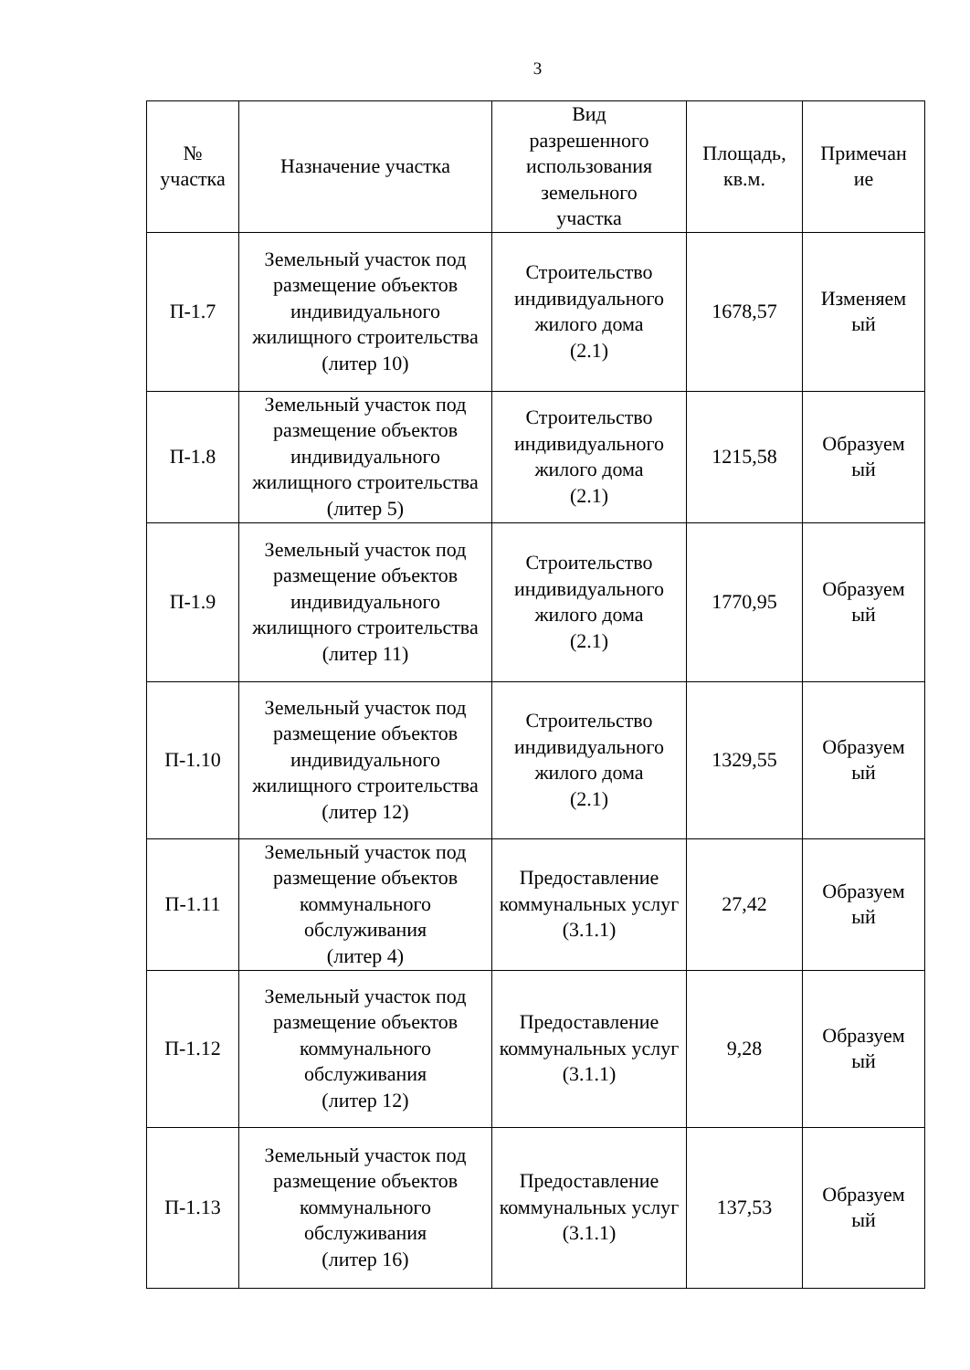3
| № участка | Назначение участка | Вид разрешенного использования земельного участка | Площадь, кв.м. | Примечан ие |
| --- | --- | --- | --- | --- |
| П-1.7 | Земельный участок под размещение объектов индивидуального жилищного строительства (литер 10) | Строительство индивидуального жилого дома (2.1) | 1678,57 | Изменяем ый |
| П-1.8 | Земельный участок под размещение объектов индивидуального жилищного строительства (литер 5) | Строительство индивидуального жилого дома (2.1) | 1215,58 | Образуем ый |
| П-1.9 | Земельный участок под размещение объектов индивидуального жилищного строительства (литер 11) | Строительство индивидуального жилого дома (2.1) | 1770,95 | Образуем ый |
| П-1.10 | Земельный участок под размещение объектов индивидуального жилищного строительства (литер 12) | Строительство индивидуального жилого дома (2.1) | 1329,55 | Образуем ый |
| П-1.11 | Земельный участок под размещение объектов коммунального обслуживания (литер 4) | Предоставление коммунальных услуг (3.1.1) | 27,42 | Образуем ый |
| П-1.12 | Земельный участок под размещение объектов коммунального обслуживания (литер 12) | Предоставление коммунальных услуг (3.1.1) | 9,28 | Образуем ый |
| П-1.13 | Земельный участок под размещение объектов коммунального обслуживания (литер 16) | Предоставление коммунальных услуг (3.1.1) | 137,53 | Образуем ый |